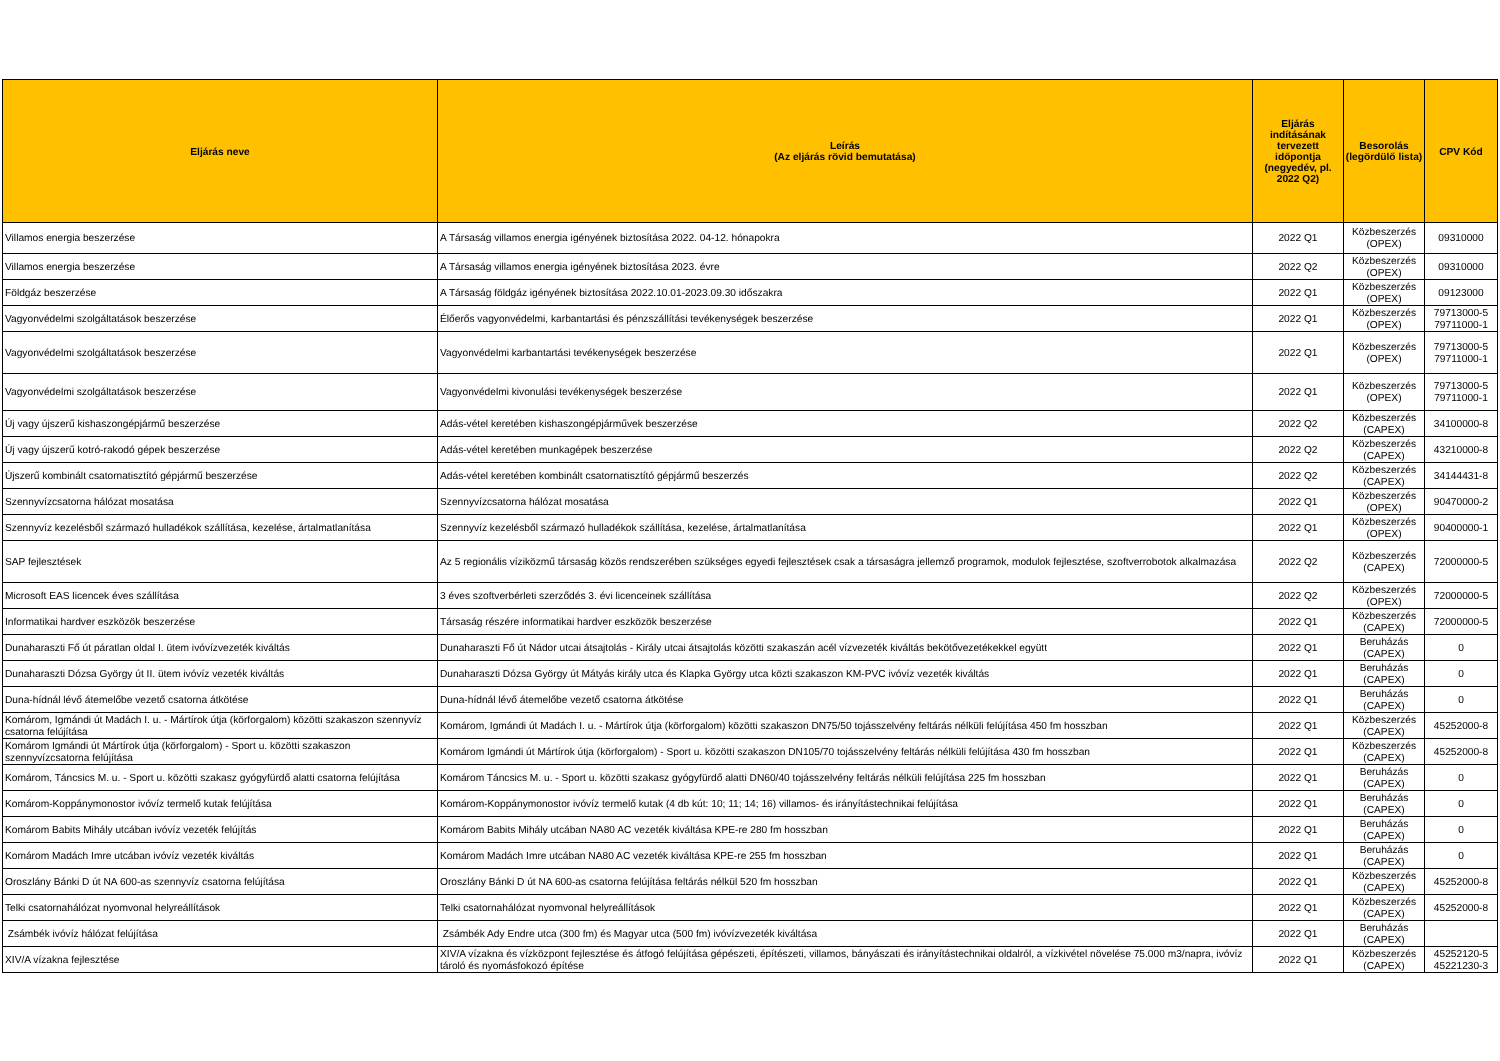| Eljárás neve | Leírás (Az eljárás rövid bemutatása) | Eljárás indításának tervezett időpontja (negyedév, pl. 2022 Q2) | Besorolás (legördülő lista) | CPV Kód |
| --- | --- | --- | --- | --- |
| Villamos energia beszerzése | A Társaság villamos energia igényének biztosítása 2022. 04-12. hónapokra | 2022 Q1 | Közbeszerzés (OPEX) | 09310000 |
| Villamos energia beszerzése | A Társaság villamos energia igényének biztosítása 2023. évre | 2022 Q2 | Közbeszerzés (OPEX) | 09310000 |
| Földgáz beszerzése | A Társaság földgáz igényének biztosítása 2022.10.01-2023.09.30 időszakra | 2022 Q1 | Közbeszerzés (OPEX) | 09123000 |
| Vagyonvédelmi szolgáltatások beszerzése | Élőerős vagyonvédelmi, karbantartási és pénzszállítási tevékenységek beszerzése | 2022 Q1 | Közbeszerzés (OPEX) | 79713000-5 79711000-1 |
| Vagyonvédelmi szolgáltatások beszerzése | Vagyonvédelmi karbantartási tevékenységek beszerzése | 2022 Q1 | Közbeszerzés (OPEX) | 79713000-5 79711000-1 |
| Vagyonvédelmi szolgáltatások beszerzése | Vagyonvédelmi kivonulási tevékenységek beszerzése | 2022 Q1 | Közbeszerzés (OPEX) | 79713000-5 79711000-1 |
| Új vagy újszerű kishaszongépjármű beszerzése | Adás-vétel keretében kishaszongépjárművek beszerzése | 2022 Q2 | Közbeszerzés (CAPEX) | 34100000-8 |
| Új vagy újszerű kotró-rakodó gépek beszerzése | Adás-vétel keretében munkagépek beszerzése | 2022 Q2 | Közbeszerzés (CAPEX) | 43210000-8 |
| Újszerű kombinált csatornatisztító gépjármű beszerzése | Adás-vétel keretében kombinált csatornatisztító gépjármű beszerzés | 2022 Q2 | Közbeszerzés (CAPEX) | 34144431-8 |
| Szennyvízcsatorna hálózat mosatása | Szennyvízcsatorna hálózat mosatása | 2022 Q1 | Közbeszerzés (OPEX) | 90470000-2 |
| Szennyvíz kezelésből származó hulladékok szállítása, kezelése, ártalmatlanítása | Szennyvíz kezelésből származó hulladékok szállítása, kezelése, ártalmatlanítása | 2022 Q1 | Közbeszerzés (OPEX) | 90400000-1 |
| SAP fejlesztések | Az 5 regionális víziközmű társaság közös rendszerében szükséges egyedi fejlesztések csak a társaságra jellemző programok, modulok fejlesztése, szoftverrobotok alkalmazása | 2022 Q2 | Közbeszerzés (CAPEX) | 72000000-5 |
| Microsoft EAS licencek éves szállítása | 3 éves szoftverbérleti szerződés 3. évi licenceinek szállítása | 2022 Q2 | Közbeszerzés (OPEX) | 72000000-5 |
| Informatikai hardver eszközök beszerzése | Társaság részére informatikai hardver eszközök beszerzése | 2022 Q1 | Közbeszerzés (CAPEX) | 72000000-5 |
| Dunaharaszti Fő út páratlan oldal I. ütem ivóvízvezeték kiváltás | Dunaharaszti Fő út Nádor utcai átsajtolás - Király utcai átsajtolás közötti szakaszán acél vízvezeték kiváltás bekötővezetékekkel együtt | 2022 Q1 | Beruházás (CAPEX) | 0 |
| Dunaharaszti Dózsa György út II. ütem ivóvíz vezeték kiváltás | Dunaharaszti Dózsa György út Mátyás király utca és Klapka György utca közti szakaszon KM-PVC ivóvíz vezeték kiváltás | 2022 Q1 | Beruházás (CAPEX) | 0 |
| Duna-hídnál lévő átemelőbe vezető csatorna átkötése | Duna-hídnál lévő átemelőbe vezető csatorna átkötése | 2022 Q1 | Beruházás (CAPEX) | 0 |
| Komárom, Igmándi út Madách I. u. - Mártírok útja (körforgalom) közötti szakaszon szennyvíz csatorna felújítása | Komárom, Igmándi út Madách I. u. - Mártírok útja (körforgalom) közötti szakaszon DN75/50 tojásszelvény feltárás nélküli felújítása 450 fm hosszban | 2022 Q1 | Közbeszerzés (CAPEX) | 45252000-8 |
| Komárom Igmándi út Mártírok útja (körforgalom) - Sport u. közötti szakaszon szennyvízcsatorna felújítása | Komárom Igmándi út Mártírok útja (körforgalom) - Sport u. közötti szakaszon DN105/70 tojásszelvény feltárás nélküli felújítása 430 fm hosszban | 2022 Q1 | Közbeszerzés (CAPEX) | 45252000-8 |
| Komárom, Táncsics M. u. - Sport u. közötti szakasz gyógyfürdő alatti csatorna felújítása | Komárom Táncsics M. u. - Sport u. közötti szakasz gyógyfürdő alatti DN60/40 tojásszelvény feltárás nélküli felújítása 225 fm hosszban | 2022 Q1 | Beruházás (CAPEX) | 0 |
| Komárom-Koppánymonostor ivóvíz termelő kutak felújítása | Komárom-Koppánymonostor ivóvíz termelő kutak (4 db kút: 10; 11; 14; 16) villamos- és irányítástechnikai felújítása | 2022 Q1 | Beruházás (CAPEX) | 0 |
| Komárom Babits Mihály utcában ivóvíz vezeték felújítás | Komárom Babits Mihály utcában NA80 AC vezeték kiváltása KPE-re 280 fm hosszban | 2022 Q1 | Beruházás (CAPEX) | 0 |
| Komárom Madách Imre utcában ivóvíz vezeték kiváltás | Komárom Madách Imre utcában NA80 AC vezeték kiváltása KPE-re 255 fm hosszban | 2022 Q1 | Beruházás (CAPEX) | 0 |
| Oroszlány Bánki D út NA 600-as szennyvíz csatorna felújítása | Oroszlány Bánki D út NA 600-as csatorna felújítása feltárás nélkül 520 fm hosszban | 2022 Q1 | Közbeszerzés (CAPEX) | 45252000-8 |
| Telki csatornahálózat nyomvonal helyreállítások | Telki csatornahálózat nyomvonal helyreállítások | 2022 Q1 | Közbeszerzés (CAPEX) | 45252000-8 |
| Zsámbék ivóvíz hálózat felújítása | Zsámbék Ady Endre utca (300 fm) és Magyar utca (500 fm) ivóvízvezeték kiváltása | 2022 Q1 | Beruházás (CAPEX) | |
| XIV/A vízakna fejlesztése | XIV/A vízakna és vízközpont fejlesztése és átfogó felújítása gépészeti, építészeti, villamos, bányászati és irányítástechnikai oldalról, a vízkivétel növelése 75.000 m3/napra, ivóvíz tároló és nyomásfokozó építése | 2022 Q1 | Közbeszerzés (CAPEX) | 45252120-5 45221230-3 |